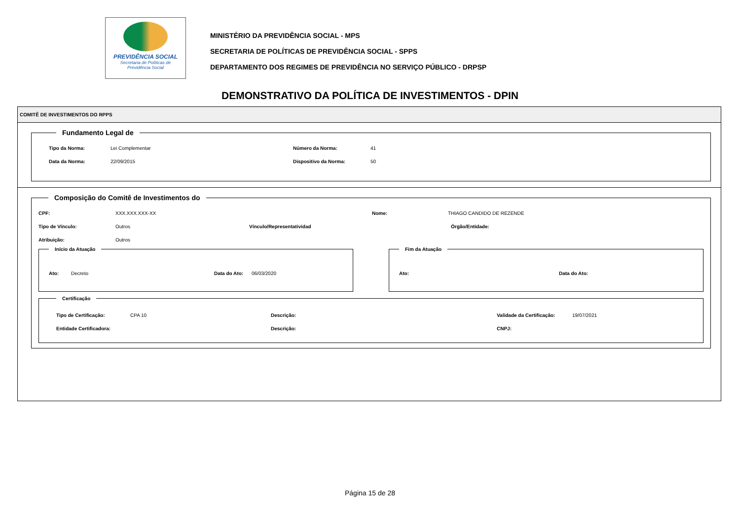PREVIDÊNCIA SOCIAL
Secretaria de Políticas de
Previdência Social
MINISTÉRIO DA PREVIDÊNCIA SOCIAL - MPS
SECRETARIA DE POLÍTICAS DE PREVIDÊNCIA SOCIAL - SPPS
DEPARTAMENTO DOS REGIMES DE PREVIDÊNCIA NO SERVIÇO PÚBLICO - DRPSP
DEMONSTRATIVO DA POLÍTICA DE INVESTIMENTOS - DPIN
COMITÊ DE INVESTIMENTOS DO RPPS
Fundamento Legal de
Tipo da Norma: Lei Complementar Número da Norma: 41
Data da Norma: 22/09/2015 Dispositivo da Norma: 50
Composição do Comitê de Investimentos do
CPF: XXX.XXX.XXX-XX Nome: THIAGO CANDIDO DE REZENDE
Tipo de Vínculo: Outros Vínculo/Representatividad Órgão/Entidade:
Atribuição: Outros
Início da Atuação
Ato: Decreto Data do Ato: 06/03/2020
Fim da Atuação
Ato: Data do Ato:
Certificação
Tipo de Certificação: CPA 10 Descrição: Validade da Certificação: 19/07/2021
Entidade Certificadora: Descrição: CNPJ:
Página 15 de 28